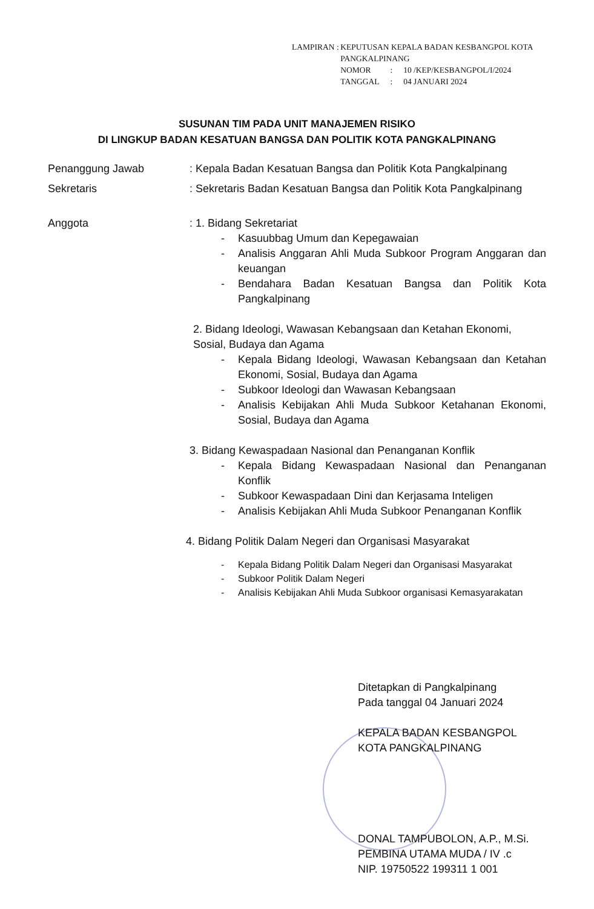LAMPIRAN : KEPUTUSAN KEPALA BADAN KESBANGPOL KOTA PANGKALPINANG
| NOMOR | : | 10 /KEP/KESBANGPOL/I/2024 |
| TANGGAL | : | 04 JANUARI 2024 |
SUSUNAN TIM PADA UNIT MANAJEMEN RISIKO
DI LINGKUP BADAN KESATUAN BANGSA DAN POLITIK KOTA PANGKALPINANG
Penanggung Jawab : Kepala Badan Kesatuan Bangsa dan Politik Kota Pangkalpinang
Sekretaris : Sekretaris Badan Kesatuan Bangsa dan Politik Kota Pangkalpinang
Anggota : 1. Bidang Sekretariat
- Kasuubbag Umum dan Kepegawaian
- Analisis Anggaran Ahli Muda Subkoor Program Anggaran dan keuangan
- Bendahara Badan Kesatuan Bangsa dan Politik Kota Pangkalpinang
2. Bidang Ideologi, Wawasan Kebangsaan dan Ketahan Ekonomi, Sosial, Budaya dan Agama
- Kepala Bidang Ideologi, Wawasan Kebangsaan dan Ketahan Ekonomi, Sosial, Budaya dan Agama
- Subkoor Ideologi dan Wawasan Kebangsaan
- Analisis Kebijakan Ahli Muda Subkoor Ketahanan Ekonomi, Sosial, Budaya dan Agama
3. Bidang Kewaspadaan Nasional dan Penanganan Konflik
- Kepala Bidang Kewaspadaan Nasional dan Penanganan Konflik
- Subkoor Kewaspadaan Dini dan Kerjasama Inteligen
- Analisis Kebijakan Ahli Muda Subkoor Penanganan Konflik
4. Bidang Politik Dalam Negeri dan Organisasi Masyarakat
- Kepala Bidang Politik Dalam Negeri dan Organisasi Masyarakat
- Subkoor Politik Dalam Negeri
- Analisis Kebijakan Ahli Muda Subkoor organisasi Kemasyarakatan
Ditetapkan di Pangkalpinang
Pada tanggal 04 Januari 2024
KEPALA BADAN KESBANGPOL
KOTA PANGKALPINANG
DONAL TAMPUBOLON, A.P., M.Si.
PEMBINA UTAMA MUDA / IV .c
NIP. 19750522 199311 1 001